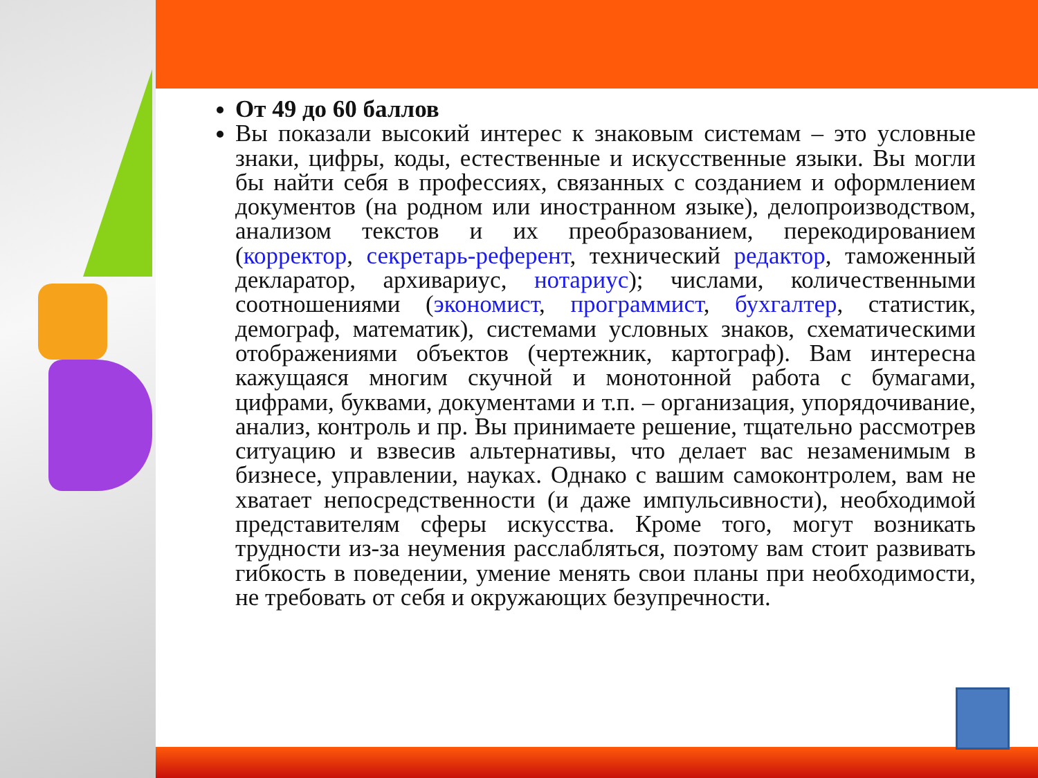От 49 до 60 баллов
Вы показали высокий интерес к знаковым системам – это условные знаки, цифры, коды, естественные и искусственные языки. Вы могли бы найти себя в профессиях, связанных с созданием и оформлением документов (на родном или иностранном языке), делопроизводством, анализом текстов и их преобразованием, перекодированием (корректор, секретарь-референт, технический редактор, таможенный декларатор, архивариус, нотариус); числами, количественными соотношениями (экономист, программист, бухгалтер, статистик, демограф, математик), системами условных знаков, схематическими отображениями объектов (чертежник, картограф). Вам интересна кажущаяся многим скучной и монотонной работа с бумагами, цифрами, буквами, документами и т.п. – организация, упорядочивание, анализ, контроль и пр. Вы принимаете решение, тщательно рассмотрев ситуацию и взвесив альтернативы, что делает вас незаменимым в бизнесе, управлении, науках. Однако с вашим самоконтролем, вам не хватает непосредственности (и даже импульсивности), необходимой представителям сферы искусства. Кроме того, могут возникать трудности из-за неумения расслабляться, поэтому вам стоит развивать гибкость в поведении, умение менять свои планы при необходимости, не требовать от себя и окружающих безупречности.